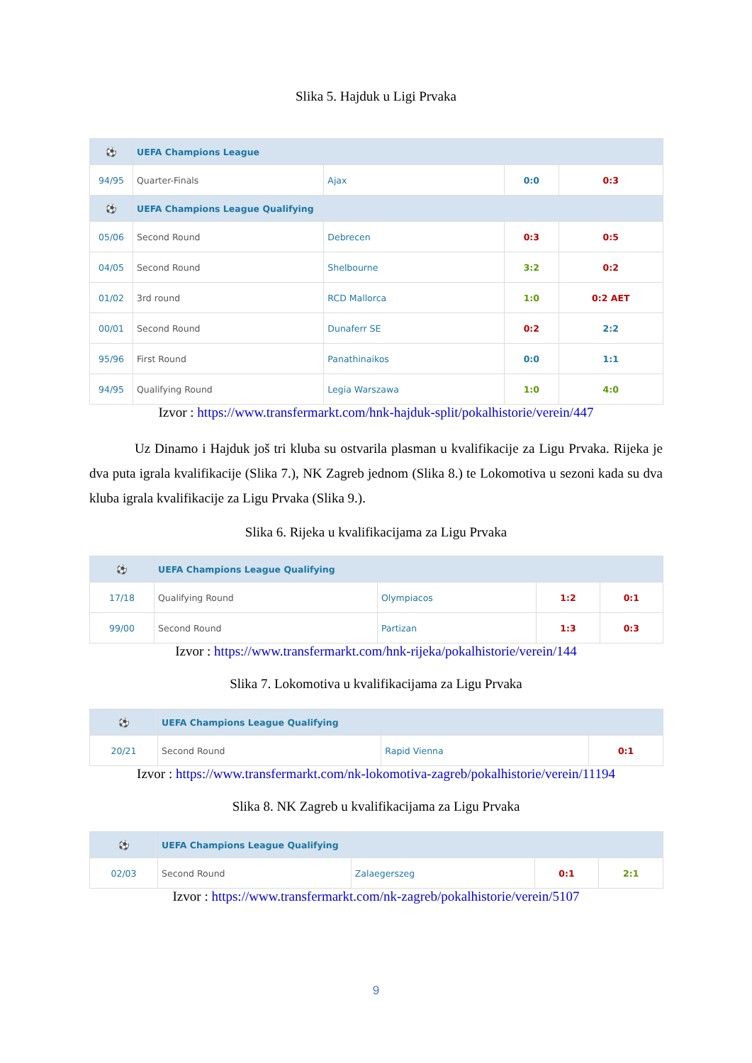Slika 5. Hajduk u Ligi Prvaka
| ⚽ | UEFA Champions League | | | |
| --- | --- | --- | --- | --- |
| 94/95 | Quarter-Finals | Ajax | 0:0 | 0:3 |
| ⚽ | UEFA Champions League Qualifying | | | |
| 05/06 | Second Round | Debrecen | 0:3 | 0:5 |
| 04/05 | Second Round | Shelbourne | 3:2 | 0:2 |
| 01/02 | 3rd round | RCD Mallorca | 1:0 | 0:2 AET |
| 00/01 | Second Round | Dunaferr SE | 0:2 | 2:2 |
| 95/96 | First Round | Panathinaikos | 0:0 | 1:1 |
| 94/95 | Qualifying Round | Legia Warszawa | 1:0 | 4:0 |
Izvor : https://www.transfermarkt.com/hnk-hajduk-split/pokalhistorie/verein/447
Uz Dinamo i Hajduk još tri kluba su ostvarila plasman u kvalifikacije za Ligu Prvaka. Rijeka je dva puta igrala kvalifikacije (Slika 7.), NK Zagreb jednom (Slika 8.) te Lokomotiva u sezoni kada su dva kluba igrala kvalifikacije za Ligu Prvaka (Slika 9.).
Slika 6. Rijeka u kvalifikacijama za Ligu Prvaka
| ⚽ | UEFA Champions League Qualifying | | | |
| --- | --- | --- | --- | --- |
| 17/18 | Qualifying Round | Olympiacos | 1:2 | 0:1 |
| 99/00 | Second Round | Partizan | 1:3 | 0:3 |
Izvor : https://www.transfermarkt.com/hnk-rijeka/pokalhistorie/verein/144
Slika 7. Lokomotiva u kvalifikacijama za Ligu Prvaka
| ⚽ | UEFA Champions League Qualifying | | |
| --- | --- | --- | --- |
| 20/21 | Second Round | Rapid Vienna | 0:1 |
Izvor : https://www.transfermarkt.com/nk-lokomotiva-zagreb/pokalhistorie/verein/11194
Slika 8. NK Zagreb u kvalifikacijama za Ligu Prvaka
| ⚽ | UEFA Champions League Qualifying | | | |
| --- | --- | --- | --- | --- |
| 02/03 | Second Round | Zalaegerszeg | 0:1 | 2:1 |
Izvor : https://www.transfermarkt.com/nk-zagreb/pokalhistorie/verein/5107
9